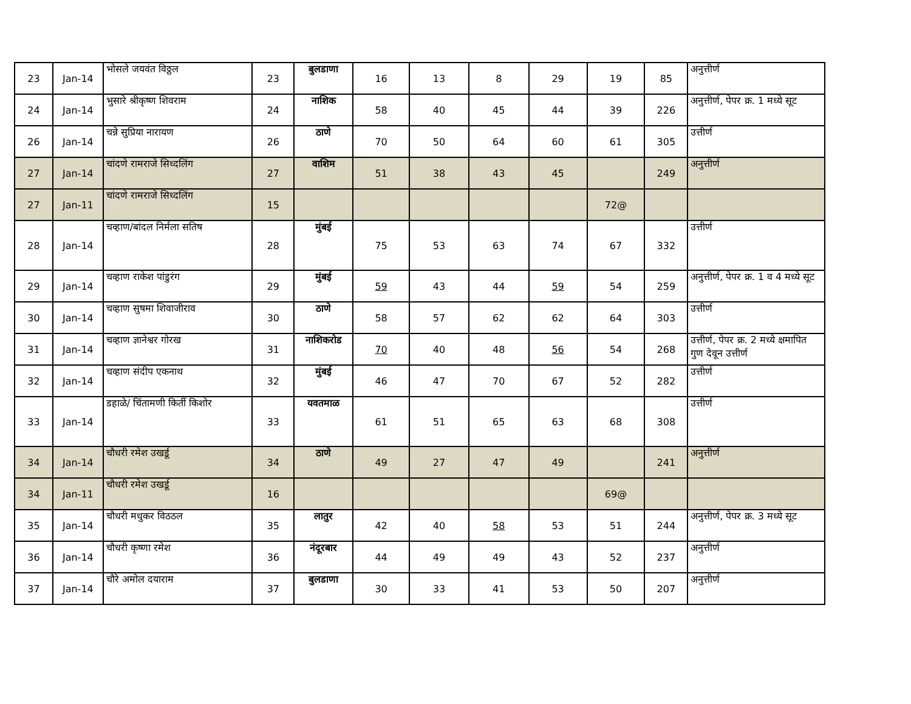| 23 | Jan-14 | भोसले जयवंत विठ्ठल | 23 | बुलडाणा | 16 | 13 | 8 | 29 | 19 | 85 | अनुत्तीर्ण |
| 24 | Jan-14 | भुसारे श्रीकृष्ण शिवराम | 24 | नाशिक | 58 | 40 | 45 | 44 | 39 | 226 | अनुत्तीर्ण, पेपर क्र. 1 मध्ये सूट |
| 26 | Jan-14 | चन्ने सुप्रिया नारायण | 26 | ठाणे | 70 | 50 | 64 | 60 | 61 | 305 | उत्तीर्ण |
| 27 | Jan-14 | चांदणे रामराजे सिध्दलिंग | 27 | वाशिम | 51 | 38 | 43 | 45 | | 249 | अनुत्तीर्ण |
| 27 | Jan-11 | चांदणे रामराजे सिध्दलिंग | 15 | | | | | | 72@ | | |
| 28 | Jan-14 | चव्हाण/बांदल निर्मला सतिष | 28 | मुंबई | 75 | 53 | 63 | 74 | 67 | 332 | उत्तीर्ण |
| 29 | Jan-14 | चव्हाण राकेश पांडुरंग | 29 | मुंबई | 59 | 43 | 44 | 59 | 54 | 259 | अनुत्तीर्ण, पेपर क्र. 1 व 4 मध्ये सूट |
| 30 | Jan-14 | चव्हाण सुषमा शिवाजीराव | 30 | ठाणे | 58 | 57 | 62 | 62 | 64 | 303 | उत्तीर्ण |
| 31 | Jan-14 | चव्हाण ज्ञानेश्वर गोरख | 31 | नाशिकरोड | 70 | 40 | 48 | 56 | 54 | 268 | उत्तीर्ण, पेपर क्र. 2 मध्ये क्षमापित गुण देवून उत्तीर्ण |
| 32 | Jan-14 | चव्हाण संदीप एकनाथ | 32 | मुंबई | 46 | 47 | 70 | 67 | 52 | 282 | उत्तीर्ण |
| 33 | Jan-14 | डहाळे/ चिंतामणी किर्ती किशोर | 33 | यवतमाळ | 61 | 51 | 65 | 63 | 68 | 308 | उत्तीर्ण |
| 34 | Jan-14 | चौधरी रमेश उखर्डू | 34 | ठाणे | 49 | 27 | 47 | 49 | | 241 | अनुत्तीर्ण |
| 34 | Jan-11 | चौधरी रमेश उखर्डू | 16 | | | | | | 69@ | | |
| 35 | Jan-14 | चौधरी मधुकर विठठल | 35 | लातुर | 42 | 40 | 58 | 53 | 51 | 244 | अनुत्तीर्ण, पेपर क्र. 3 मध्ये सूट |
| 36 | Jan-14 | चौधरी कृष्णा रमेश | 36 | नंदूरबार | 44 | 49 | 49 | 43 | 52 | 237 | अनुत्तीर्ण |
| 37 | Jan-14 | चौरे अमोल दयाराम | 37 | बुलडाणा | 30 | 33 | 41 | 53 | 50 | 207 | अनुत्तीर्ण |